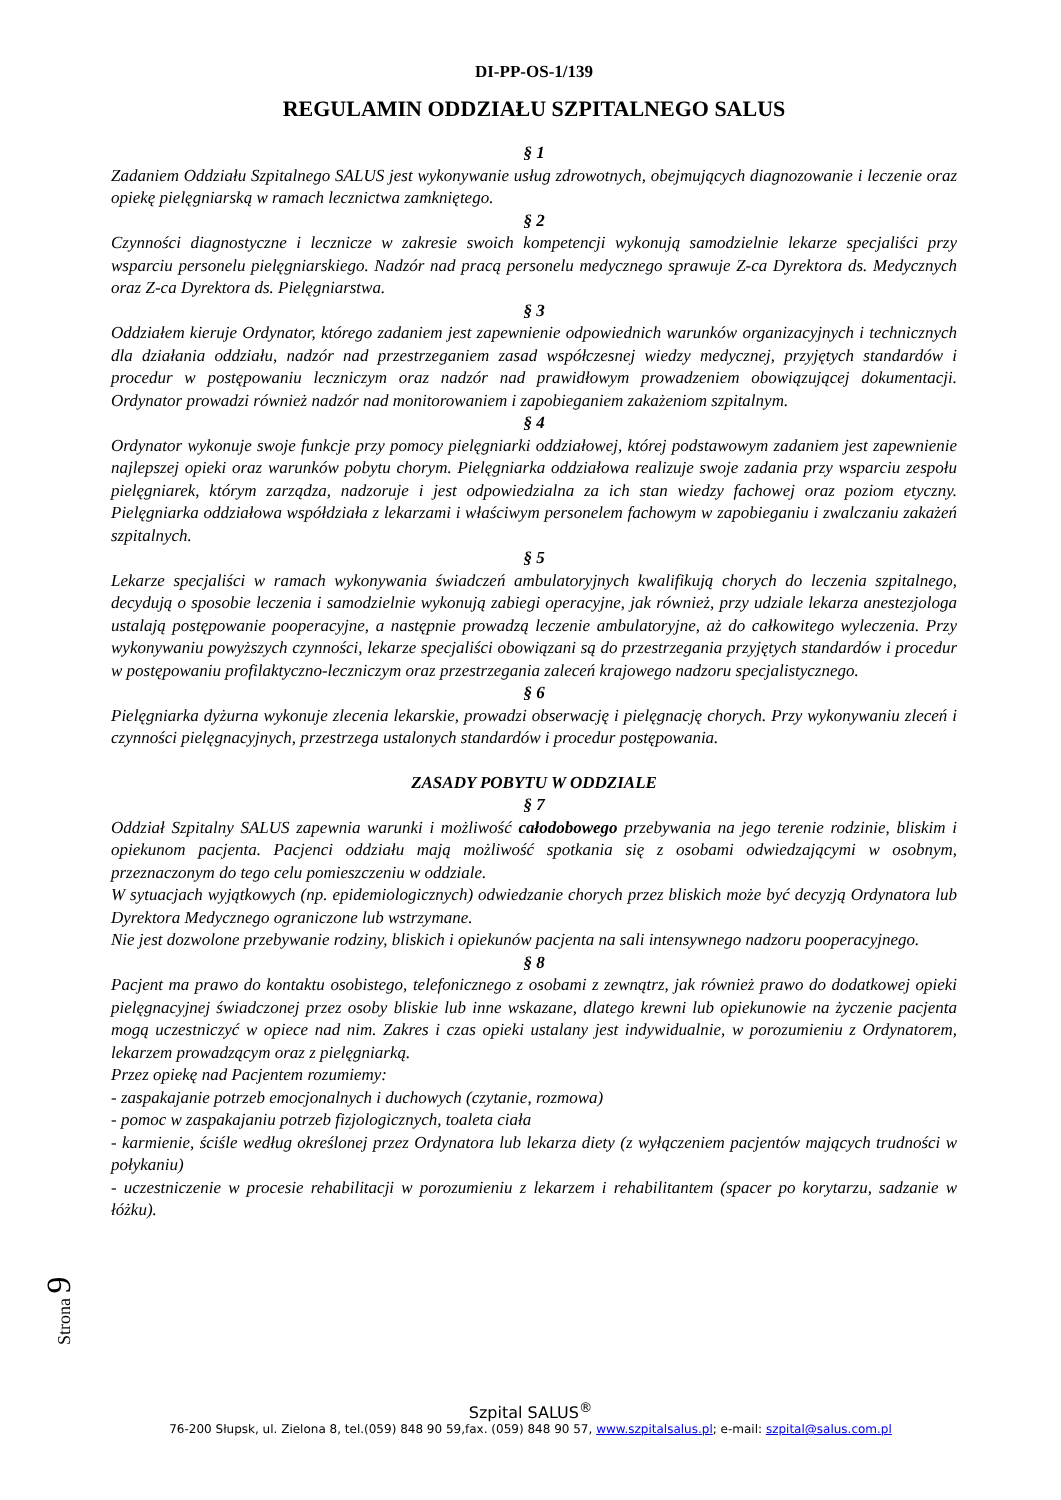DI-PP-OS-1/139
REGULAMIN ODDZIAŁU SZPITALNEGO SALUS
§ 1
Zadaniem Oddziału Szpitalnego SALUS jest wykonywanie usług zdrowotnych, obejmujących diagnozowanie i leczenie oraz opiekę pielęgniarską w ramach lecznictwa zamkniętego.
§ 2
Czynności diagnostyczne i lecznicze w zakresie swoich kompetencji wykonują samodzielnie lekarze specjaliści przy wsparciu personelu pielęgniarskiego. Nadzór nad pracą personelu medycznego sprawuje Z-ca Dyrektora ds. Medycznych oraz Z-ca Dyrektora ds. Pielęgniarstwa.
§ 3
Oddziałem kieruje Ordynator, którego zadaniem jest zapewnienie odpowiednich warunków organizacyjnych i technicznych dla działania oddziału, nadzór nad przestrzeganiem zasad współczesnej wiedzy medycznej, przyjętych standardów i procedur w postępowaniu leczniczym oraz nadzór nad prawidłowym prowadzeniem obowiązującej dokumentacji. Ordynator prowadzi również nadzór nad monitorowaniem i zapobieganiem zakażeniom szpitalnym.
§ 4
Ordynator wykonuje swoje funkcje przy pomocy pielęgniarki oddziałowej, której podstawowym zadaniem jest zapewnienie najlepszej opieki oraz warunków pobytu chorym. Pielęgniarka oddziałowa realizuje swoje zadania przy wsparciu zespołu pielęgniarek, którym zarządza, nadzoruje i jest odpowiedzialna za ich stan wiedzy fachowej oraz poziom etyczny. Pielęgniarka oddziałowa współdziała z lekarzami i właściwym personelem fachowym w zapobieganiu i zwalczaniu zakażeń szpitalnych.
§ 5
Lekarze specjaliści w ramach wykonywania świadczeń ambulatoryjnych kwalifikują chorych do leczenia szpitalnego, decydują o sposobie leczenia i samodzielnie wykonują zabiegi operacyjne, jak również, przy udziale lekarza anestezjologa ustalają postępowanie pooperacyjne, a następnie prowadzą leczenie ambulatoryjne, aż do całkowitego wyleczenia. Przy wykonywaniu powyższych czynności, lekarze specjaliści obowiązani są do przestrzegania przyjętych standardów i procedur w postępowaniu profilaktyczno-leczniczym oraz przestrzegania zaleceń krajowego nadzoru specjalistycznego.
§ 6
Pielęgniarka dyżurna wykonuje zlecenia lekarskie, prowadzi obserwację i pielęgnację chorych. Przy wykonywaniu zleceń i czynności pielęgnacyjnych, przestrzega ustalonych standardów i procedur postępowania.
ZASADY POBYTU W ODDZIALE
§ 7
Oddział Szpitalny SALUS zapewnia warunki i możliwość całodobowego przebywania na jego terenie rodzinie, bliskim i opiekunom pacjenta. Pacjenci oddziału mają możliwość spotkania się z osobami odwiedzającymi w osobnym, przeznaczonym do tego celu pomieszczeniu w oddziale.
W sytuacjach wyjątkowych (np. epidemiologicznych) odwiedzanie chorych przez bliskich może być decyzją Ordynatora lub Dyrektora Medycznego ograniczone lub wstrzymane.
Nie jest dozwolone przebywanie rodziny, bliskich i opiekunów pacjenta na sali intensywnego nadzoru pooperacyjnego.
§ 8
Pacjent ma prawo do kontaktu osobistego, telefonicznego z osobami z zewnątrz, jak również prawo do dodatkowej opieki pielęgnacyjnej świadczonej przez osoby bliskie lub inne wskazane, dlatego krewni lub opiekunowie na życzenie pacjenta mogą uczestniczyć w opiece nad nim. Zakres i czas opieki ustalany jest indywidualnie, w porozumieniu z Ordynatorem, lekarzem prowadzącym oraz z pielęgniarką.
Przez opiekę nad Pacjentem rozumiemy:
- zaspakajanie potrzeb emocjonalnych i duchowych (czytanie, rozmowa)
- pomoc w zaspakajaniu potrzeb fizjologicznych, toaleta ciała
- karmienie, ściśle według określonej przez Ordynatora lub lekarza diety (z wyłączeniem pacjentów mających trudności w połykaniu)
- uczestniczenie w procesie rehabilitacji w porozumieniu z lekarzem i rehabilitantem (spacer po korytarzu, sadzanie w łóżku).
Strona 9
Szpital SALUS<sup>®</sup>
76-200 Słupsk, ul. Zielona 8, tel.(059) 848 90 59,fax. (059) 848 90 57, www.szpitalsalus.pl; e-mail: szpital@salus.com.pl